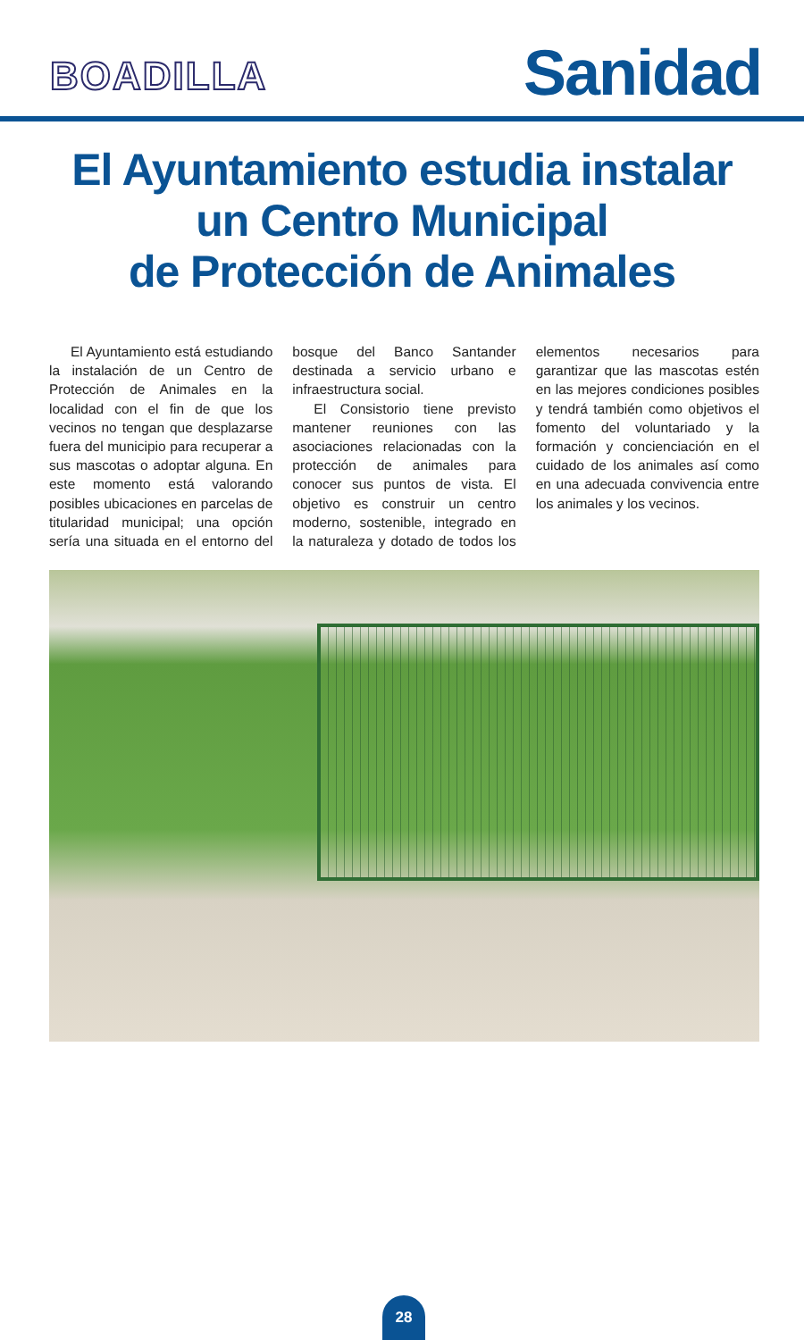BOADILLA
Sanidad
El Ayuntamiento estudia instalar
un Centro Municipal
de Protección de Animales
El Ayuntamiento está estudiando la instalación de un Centro de Protección de Animales en la localidad con el fin de que los vecinos no tengan que desplazarse fuera del municipio para recuperar a sus mascotas o adoptar alguna. En este momento está valorando posibles ubicaciones en parcelas de titularidad municipal; una opción sería una situada en el entorno del bosque del Banco Santander destinada a servicio urbano e infraestructura social.
El Consistorio tiene previsto mantener reuniones con las asociaciones relacionadas con la protección de animales para conocer sus puntos de vista. El objetivo es construir un centro moderno, sostenible, integrado en la naturaleza y dotado de todos los elementos necesarios para garantizar que las mascotas estén en las mejores condiciones posibles y tendrá también como objetivos el fomento del voluntariado y la formación y concienciación en el cuidado de los animales así como en una adecuada convivencia entre los animales y los vecinos.
28